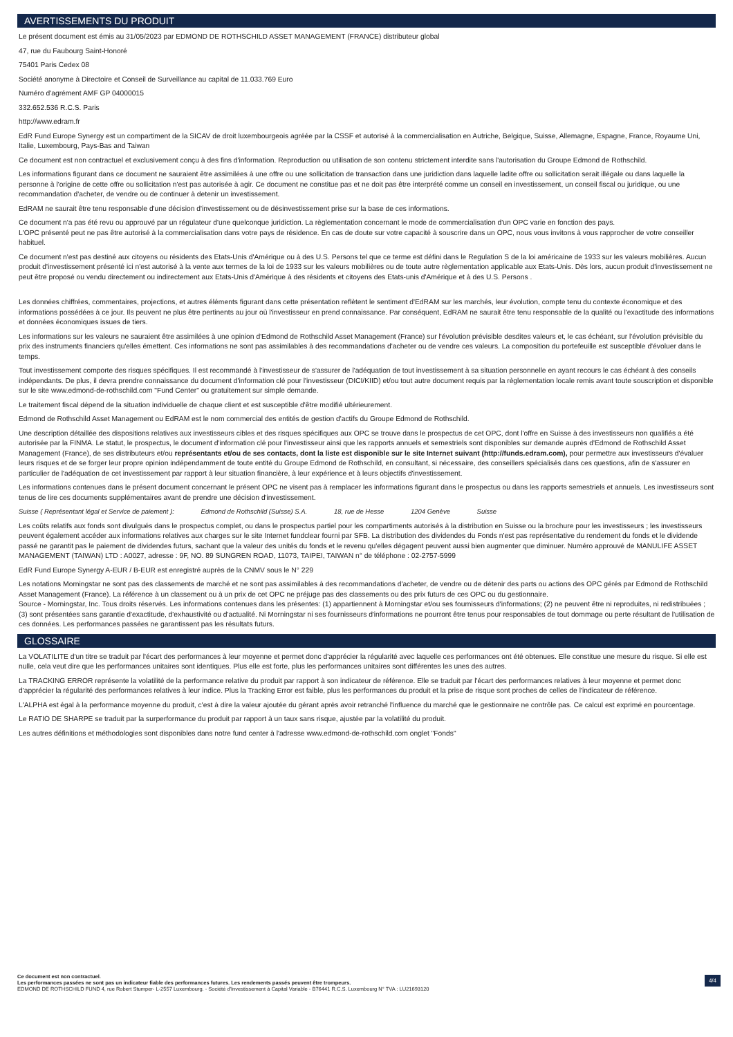AVERTISSEMENTS DU PRODUIT
Le présent document est émis au 31/05/2023 par EDMOND DE ROTHSCHILD ASSET MANAGEMENT (FRANCE) distributeur global
47, rue du Faubourg Saint-Honoré
75401 Paris Cedex 08
Société anonyme à Directoire et Conseil de Surveillance au capital de 11.033.769 Euro
Numéro d'agrément AMF GP 04000015
332.652.536 R.C.S. Paris
http://www.edram.fr
EdR Fund Europe Synergy est un compartiment de la SICAV de droit luxembourgeois agréée par la CSSF et autorisé à la commercialisation en Autriche, Belgique, Suisse, Allemagne, Espagne, France, Royaume Uni, Italie, Luxembourg, Pays-Bas and Taiwan
Ce document est non contractuel et exclusivement conçu à des fins d'information. Reproduction ou utilisation de son contenu strictement interdite sans l'autorisation du Groupe Edmond de Rothschild.
Les informations figurant dans ce document ne sauraient être assimilées à une offre ou une sollicitation de transaction dans une juridiction dans laquelle ladite offre ou sollicitation serait illégale ou dans laquelle la personne à l'origine de cette offre ou sollicitation n'est pas autorisée à agir. Ce document ne constitue pas et ne doit pas être interprété comme un conseil en investissement, un conseil fiscal ou juridique, ou une recommandation d'acheter, de vendre ou de continuer à detenir un investissement.
EdRAM ne saurait être tenu responsable d'une décision d'investissement ou de désinvestissement prise sur la base de ces informations.
Ce document n'a pas été revu ou approuvé par un régulateur d'une quelconque juridiction. La règlementation concernant le mode de commercialisation d'un OPC varie en fonction des pays.
L'OPC présenté peut ne pas être autorisé à la commercialisation dans votre pays de résidence. En cas de doute sur votre capacité à souscrire dans un OPC, nous vous invitons à vous rapprocher de votre conseiller habituel.
Ce document n'est pas destiné aux citoyens ou résidents des Etats-Unis d'Amérique ou à des U.S. Persons tel que ce terme est défini dans le Regulation S de la loi américaine de 1933 sur les valeurs mobilières. Aucun produit d'investissement présenté ici n'est autorisé à la vente aux termes de la loi de 1933 sur les valeurs mobilières ou de toute autre règlementation applicable aux Etats-Unis. Dès lors, aucun produit d'investissement ne peut être proposé ou vendu directement ou indirectement aux Etats-Unis d'Amérique à des résidents et citoyens des Etats-unis d'Amérique et à des U.S. Persons .
Les données chiffrées, commentaires, projections, et autres éléments figurant dans cette présentation reflètent le sentiment d'EdRAM sur les marchés, leur évolution, compte tenu du contexte économique et des informations possédées à ce jour. Ils peuvent ne plus être pertinents au jour où l'investisseur en prend connaissance. Par conséquent, EdRAM ne saurait être tenu responsable de la qualité ou l'exactitude des informations et données économiques issues de tiers.
Les informations sur les valeurs ne sauraient être assimilées à une opinion d'Edmond de Rothschild Asset Management (France) sur l'évolution prévisible desdites valeurs et, le cas échéant, sur l'évolution prévisible du prix des instruments financiers qu'elles émettent. Ces informations ne sont pas assimilables à des recommandations d'acheter ou de vendre ces valeurs. La composition du portefeuille est susceptible d'évoluer dans le temps.
Tout investissement comporte des risques spécifiques. Il est recommandé à l'investisseur de s'assurer de l'adéquation de tout investissement à sa situation personnelle en ayant recours le cas échéant à des conseils indépendants. De plus, il devra prendre connaissance du document d'information clé pour l'investisseur (DICI/KIID) et/ou tout autre document requis par la règlementation locale remis avant toute souscription et disponible sur le site www.edmond-de-rothschild.com "Fund Center" ou gratuitement sur simple demande.
Le traitement fiscal dépend de la situation individuelle de chaque client et est susceptible d'être modifié ultérieurement.
Edmond de Rothschild Asset Management ou EdRAM est le nom commercial des entités de gestion d'actifs du Groupe Edmond de Rothschild.
Une description détaillée des dispositions relatives aux investisseurs cibles et des risques spécifiques aux OPC se trouve dans le prospectus de cet OPC, dont l'offre en Suisse à des investisseurs non qualifiés a été autorisée par la FINMA. Le statut, le prospectus, le document d'information clé pour l'investisseur ainsi que les rapports annuels et semestriels sont disponibles sur demande auprès d'Edmond de Rothschild Asset Management (France), de ses distributeurs et/ou représentants et/ou de ses contacts, dont la liste est disponible sur le site Internet suivant (http://funds.edram.com), pour permettre aux investisseurs d'évaluer leurs risques et de se forger leur propre opinion indépendamment de toute entité du Groupe Edmond de Rothschild, en consultant, si nécessaire, des conseillers spécialisés dans ces questions, afin de s'assurer en particulier de l'adéquation de cet investissement par rapport à leur situation financière, à leur expérience et à leurs objectifs d'investissement.
Les informations contenues dans le présent document concernant le présent OPC ne visent pas à remplacer les informations figurant dans le prospectus ou dans les rapports semestriels et annuels. Les investisseurs sont tenus de lire ces documents supplémentaires avant de prendre une décision d'investissement.
Suisse ( Représentant légal et Service de paiement ): Edmond de Rothschild (Suisse) S.A. 18, rue de Hesse 1204 Genève Suisse
Les coûts relatifs aux fonds sont divulgués dans le prospectus complet, ou dans le prospectus partiel pour les compartiments autorisés à la distribution en Suisse ou la brochure pour les investisseurs ; les investisseurs peuvent également accéder aux informations relatives aux charges sur le site Internet fundclear fourni par SFB. La distribution des dividendes du Fonds n'est pas représentative du rendement du fonds et le dividende passé ne garantit pas le paiement de dividendes futurs, sachant que la valeur des unités du fonds et le revenu qu'elles dégagent peuvent aussi bien augmenter que diminuer. Numéro approuvé de MANULIFE ASSET MANAGEMENT (TAIWAN) LTD : A0027, adresse : 9F, NO. 89 SUNGREN ROAD, 11073, TAIPEI, TAIWAN n° de téléphone : 02-2757-5999
EdR Fund Europe Synergy A-EUR / B-EUR est enregistré auprès de la CNMV sous le N° 229
Les notations Morningstar ne sont pas des classements de marché et ne sont pas assimilables à des recommandations d'acheter, de vendre ou de détenir des parts ou actions des OPC gérés par Edmond de Rothschild Asset Management (France). La référence à un classement ou à un prix de cet OPC ne préjuge pas des classements ou des prix futurs de ces OPC ou du gestionnaire.
Source - Morningstar, Inc. Tous droits réservés. Les informations contenues dans les présentes: (1) appartiennent à Morningstar et/ou ses fournisseurs d'informations; (2) ne peuvent être ni reproduites, ni redistribuées ; (3) sont présentées sans garantie d'exactitude, d'exhaustivité ou d'actualité. Ni Morningstar ni ses fournisseurs d'informations ne pourront être tenus pour responsables de tout dommage ou perte résultant de l'utilisation de ces données. Les performances passées ne garantissent pas les résultats futurs.
GLOSSAIRE
La VOLATILITE d'un titre se traduit par l'écart des performances à leur moyenne et permet donc d'apprécier la régularité avec laquelle ces performances ont été obtenues. Elle constitue une mesure du risque. Si elle est nulle, cela veut dire que les performances unitaires sont identiques. Plus elle est forte, plus les performances unitaires sont différentes les unes des autres.
La TRACKING ERROR représente la volatilité de la performance relative du produit par rapport à son indicateur de référence. Elle se traduit par l'écart des performances relatives à leur moyenne et permet donc d'apprécier la régularité des performances relatives à leur indice. Plus la Tracking Error est faible, plus les performances du produit et la prise de risque sont proches de celles de l'indicateur de référence.
L'ALPHA est égal à la performance moyenne du produit, c'est à dire la valeur ajoutée du gérant après avoir retranché l'influence du marché que le gestionnaire ne contrôle pas. Ce calcul est exprimé en pourcentage.
Le RATIO DE SHARPE se traduit par la surperformance du produit par rapport à un taux sans risque, ajustée par la volatilité du produit.
Les autres définitions et méthodologies sont disponibles dans notre fund center à l'adresse www.edmond-de-rothschild.com onglet "Fonds"
Ce document est non contractuel.
Les performances passées ne sont pas un indicateur fiable des performances futures. Les rendements passés peuvent être trompeurs.
EDMOND DE ROTHSCHILD FUND 4, rue Robert Stumper- L-2557 Luxembourg. - Société d'Investissement à Capital Variable - B76441 R.C.S. Luxembourg N° TVA : LU21693120
4/4